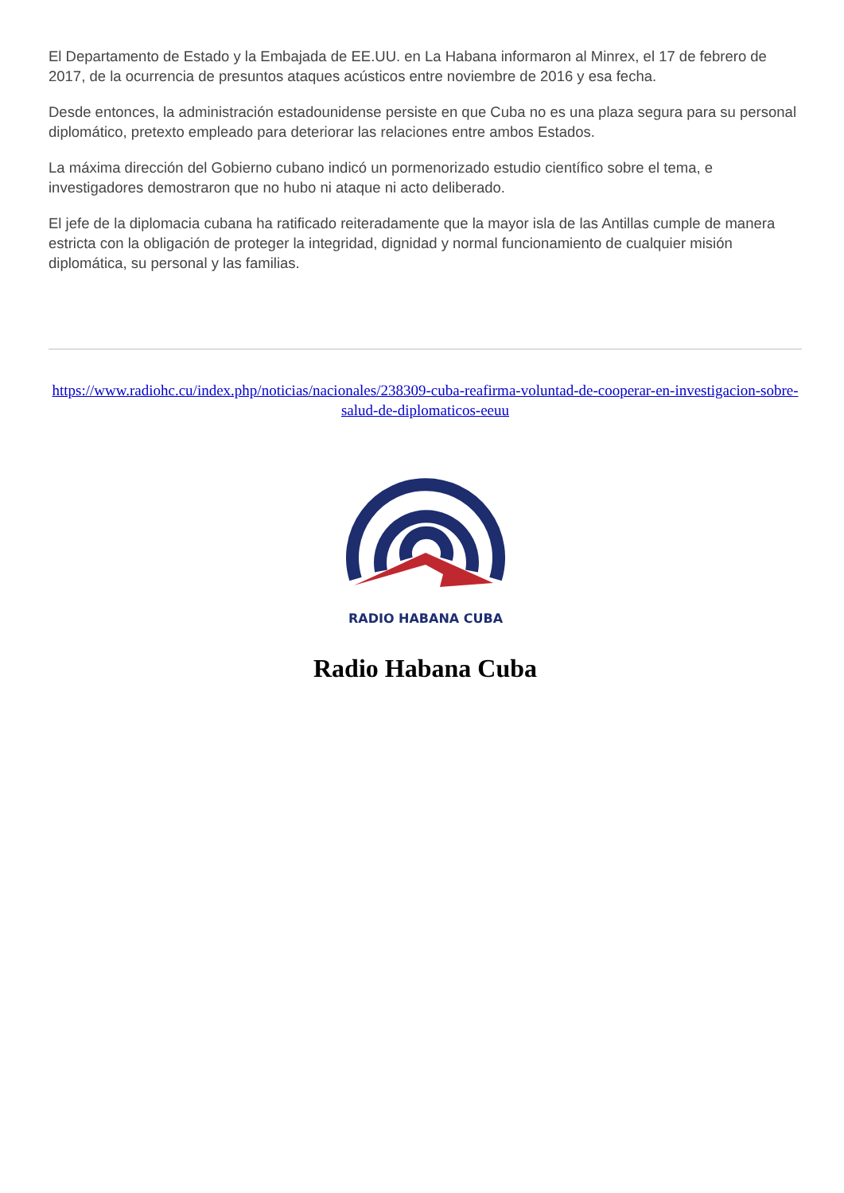El Departamento de Estado y la Embajada de EE.UU. en La Habana informaron al Minrex, el 17 de febrero de 2017, de la ocurrencia de presuntos ataques acústicos entre noviembre de 2016 y esa fecha.
Desde entonces, la administración estadounidense persiste en que Cuba no es una plaza segura para su personal diplomático, pretexto empleado para deteriorar las relaciones entre ambos Estados.
La máxima dirección del Gobierno cubano indicó un pormenorizado estudio científico sobre el tema, e investigadores demostraron que no hubo ni ataque ni acto deliberado.
El jefe de la diplomacia cubana ha ratificado reiteradamente que la mayor isla de las Antillas cumple de manera estricta con la obligación de proteger la integridad, dignidad y normal funcionamiento de cualquier misión diplomática, su personal y las familias.
https://www.radiohc.cu/index.php/noticias/nacionales/238309-cuba-reafirma-voluntad-de-cooperar-en-investigacion-sobre-salud-de-diplomaticos-eeuu
RADIO HABANA CUBA
Radio Habana Cuba